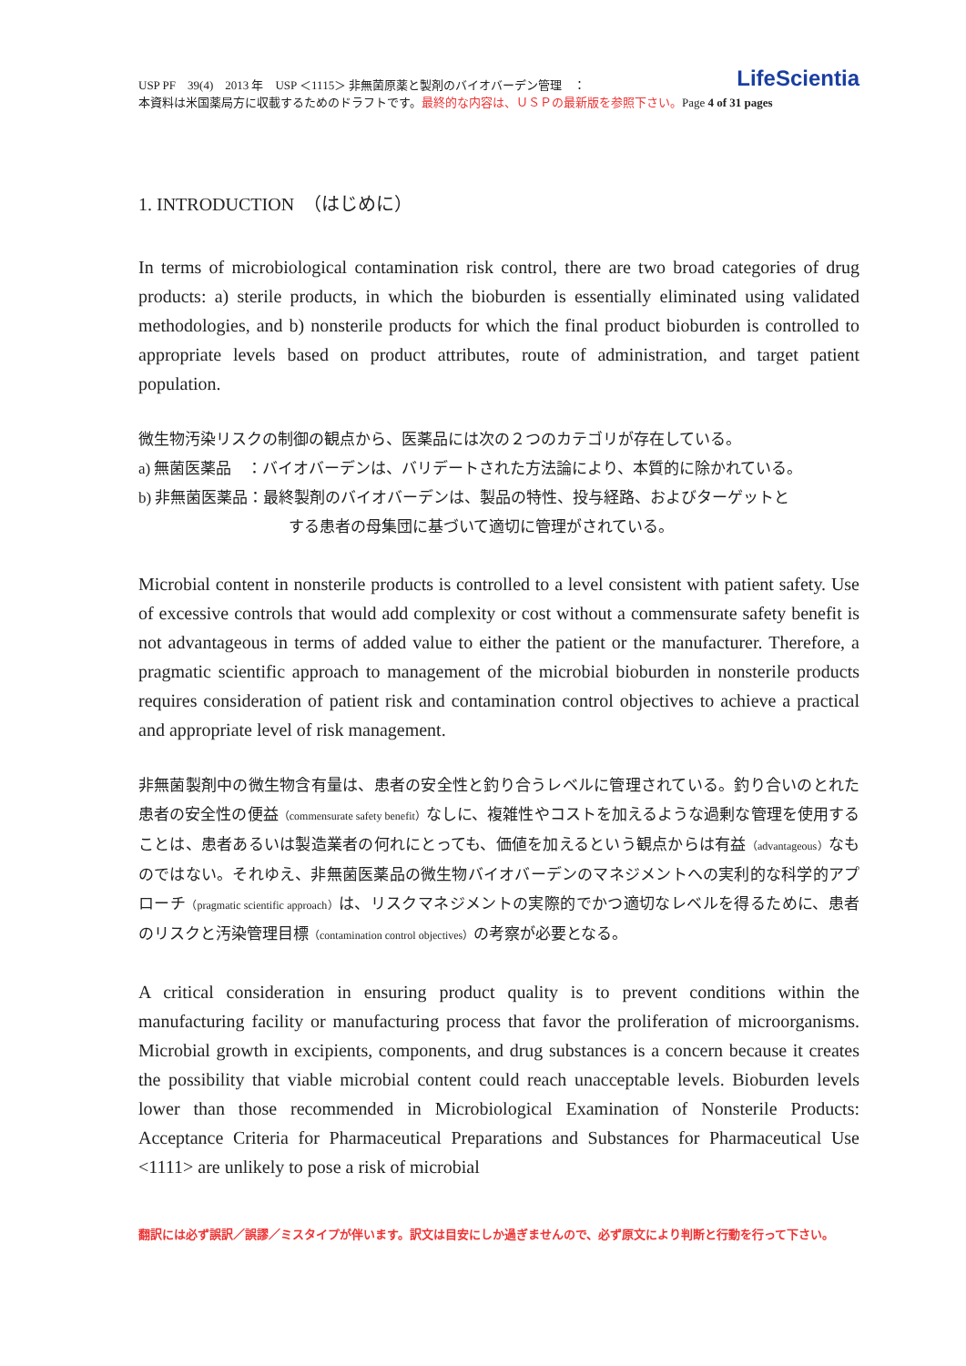LifeScientia
USP PF　39(4)　2013 年　USP ＜1115＞ 非無菌原薬と製剤のバイオバーデン管理　：
本資料は米国薬局方に収載するためのドラフトです。最終的な内容は、ＵＳＰの最新版を参照下さい。Page 4 of 31 pages
1. INTRODUCTION　（はじめに）
In terms of microbiological contamination risk control, there are two broad categories of drug products: a) sterile products, in which the bioburden is essentially eliminated using validated methodologies, and b) nonsterile products for which the final product bioburden is controlled to appropriate levels based on product attributes, route of administration, and target patient population.
微生物汚染リスクの制御の観点から、医薬品には次の２つのカテゴリが存在している。
a) 無菌医薬品　：バイオバーデンは、バリデートされた方法論により、本質的に除かれている。
b) 非無菌医薬品：最終製剤のバイオバーデンは、製品の特性、投与経路、およびターゲットと
する患者の母集団に基づいて適切に管理がされている。
Microbial content in nonsterile products is controlled to a level consistent with patient safety. Use of excessive controls that would add complexity or cost without a commensurate safety benefit is not advantageous in terms of added value to either the patient or the manufacturer. Therefore, a pragmatic scientific approach to management of the microbial bioburden in nonsterile products requires consideration of patient risk and contamination control objectives to achieve a practical and appropriate level of risk management.
非無菌製剤中の微生物含有量は、患者の安全性と釣り合うレベルに管理されている。釣り合いのとれた患者の安全性の便益（commensurate safety benefit）なしに、複雑性やコストを加えるような過剰な管理を使用することは、患者あるいは製造業者の何れにとっても、価値を加えるという観点からは有益（advantageous）なものではない。それゆえ、非無菌医薬品の微生物バイオバーデンのマネジメントへの実利的な科学的アプローチ（pragmatic scientific approach）は、リスクマネジメントの実際的でかつ適切なレベルを得るために、患者のリスクと汚染管理目標（contamination control objectives）の考察が必要となる。
A critical consideration in ensuring product quality is to prevent conditions within the manufacturing facility or manufacturing process that favor the proliferation of microorganisms. Microbial growth in excipients, components, and drug substances is a concern because it creates the possibility that viable microbial content could reach unacceptable levels. Bioburden levels lower than those recommended in Microbiological Examination of Nonsterile Products: Acceptance Criteria for Pharmaceutical Preparations and Substances for Pharmaceutical Use <1111> are unlikely to pose a risk of microbial
翻訳には必ず誤訳／誤謬／ミスタイプが伴います。訳文は目安にしか過ぎませんので、必ず原文により判断と行動を行って下さい。